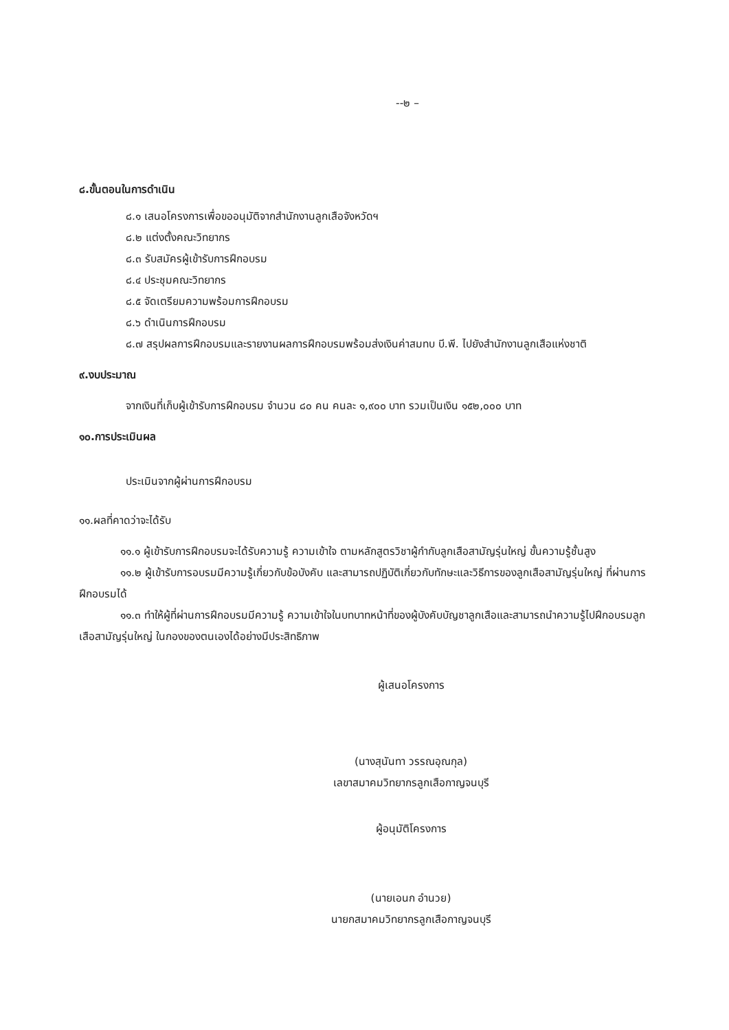--๒ –
๘.ขั้นตอนในการดำเนิน
๘.๑ เสนอโครงการเพื่อขออนุมัติจากสำนักงานลูกเสือจังหวัดฯ
๘.๒ แต่งตั้งคณะวิทยากร
๘.๓ รับสมัครผู้เข้ารับการฝึกอบรม
๘.๔ ประชุมคณะวิทยากร
๘.๕ จัดเตรียมความพร้อมการฝึกอบรม
๘.๖ ดำเนินการฝึกอบรม
๘.๗ สรุปผลการฝึกอบรมและรายงานผลการฝึกอบรมพร้อมส่งเงินค่าสมทบ บี.พี. ไปยังสำนักงานลูกเสือแห่งชาติ
๙.งบประมาณ
จากเงินที่เก็บผู้เข้ารับการฝึกอบรม จำนวน ๘๐ คน คนละ ๑,๙๐๐ บาท รวมเป็นเงิน ๑๕๒,๐๐๐ บาท
๑๐.การประเมินผล
ประเมินจากผู้ผ่านการฝึกอบรม
๑๑.ผลที่คาดว่าจะได้รับ
๑๑.๑ ผู้เข้ารับการฝึกอบรมจะได้รับความรู้ ความเข้าใจ ตามหลักสูตรวิชาผู้กำกับลูกเสือสามัญรุ่นใหญ่ ขั้นความรู้ชั้นสูง
๑๑.๒ ผู้เข้ารับการอบรมมีความรู้เกี่ยวกับข้อบังคับ และสามารถปฏิบัติเกี่ยวกับทักษะและวิธีการของลูกเสือสามัญรุ่นใหญ่ ที่ผ่านการฝึกอบรมได้
๑๑.๓ ทำให้ผู้ที่ผ่านการฝึกอบรมมีความรู้ ความเข้าใจในบทบาทหน้าที่ของผู้บังคับบัญชาลูกเสือและสามารถนำความรู้ไปฝึกอบรมลูกเสือสามัญรุ่นใหญ่ ในกองของตนเองได้อย่างมีประสิทธิภาพ
ผู้เสนอโครงการ
(นางสุนันทา วรรณอุณกุล)
เลขาสมาคมวิทยากรลูกเสือกาญจนบุรี
ผู้อนุมัติโครงการ
(นายเอนก อำนวย)
นายกสมาคมวิทยากรลูกเสือกาญจนบุรี